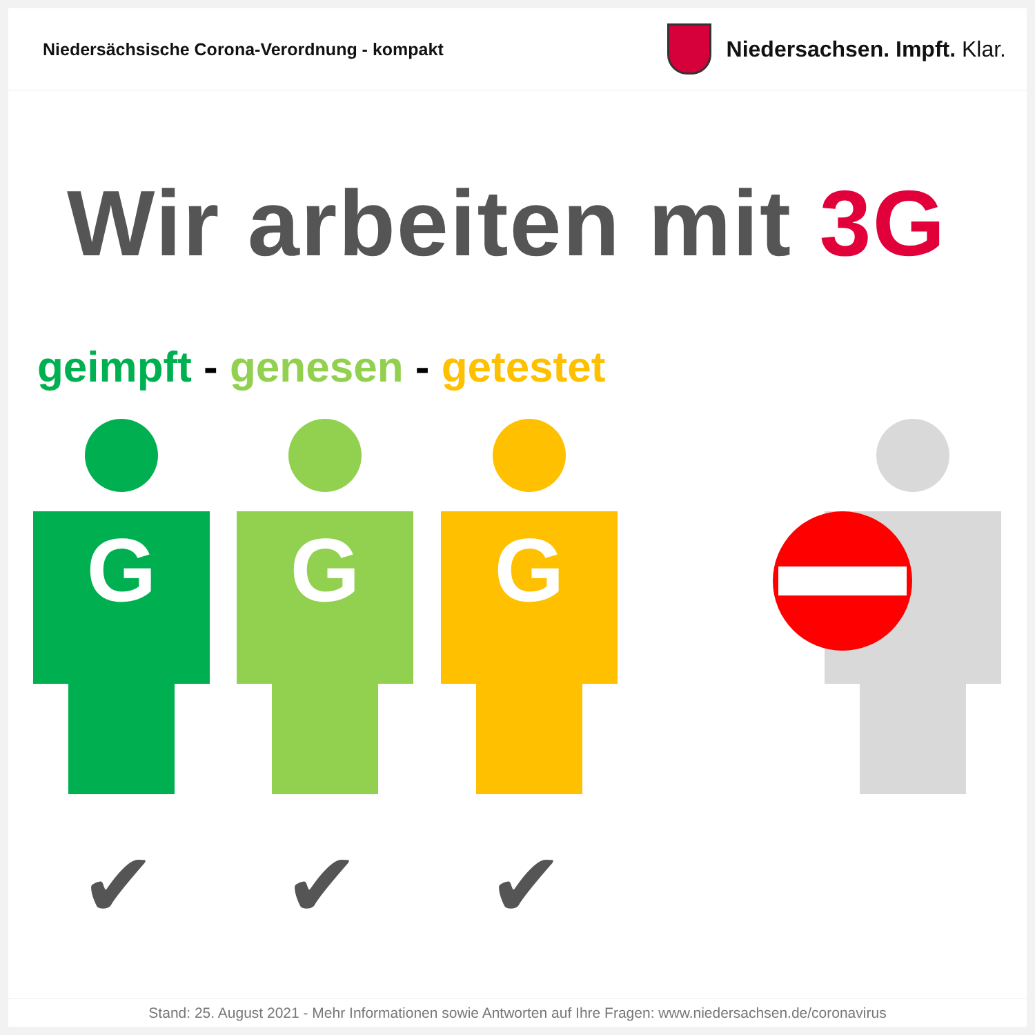Niedersächsische Corona-Verordnung - kompakt
Niedersachsen. Impft. Klar.
Wir arbeiten mit 3G
geimpft - genesen - getestet
G G G
✔ ✔ ✔
Stand: 25. August 2021 - Mehr Informationen sowie Antworten auf Ihre Fragen: www.niedersachsen.de/coronavirus